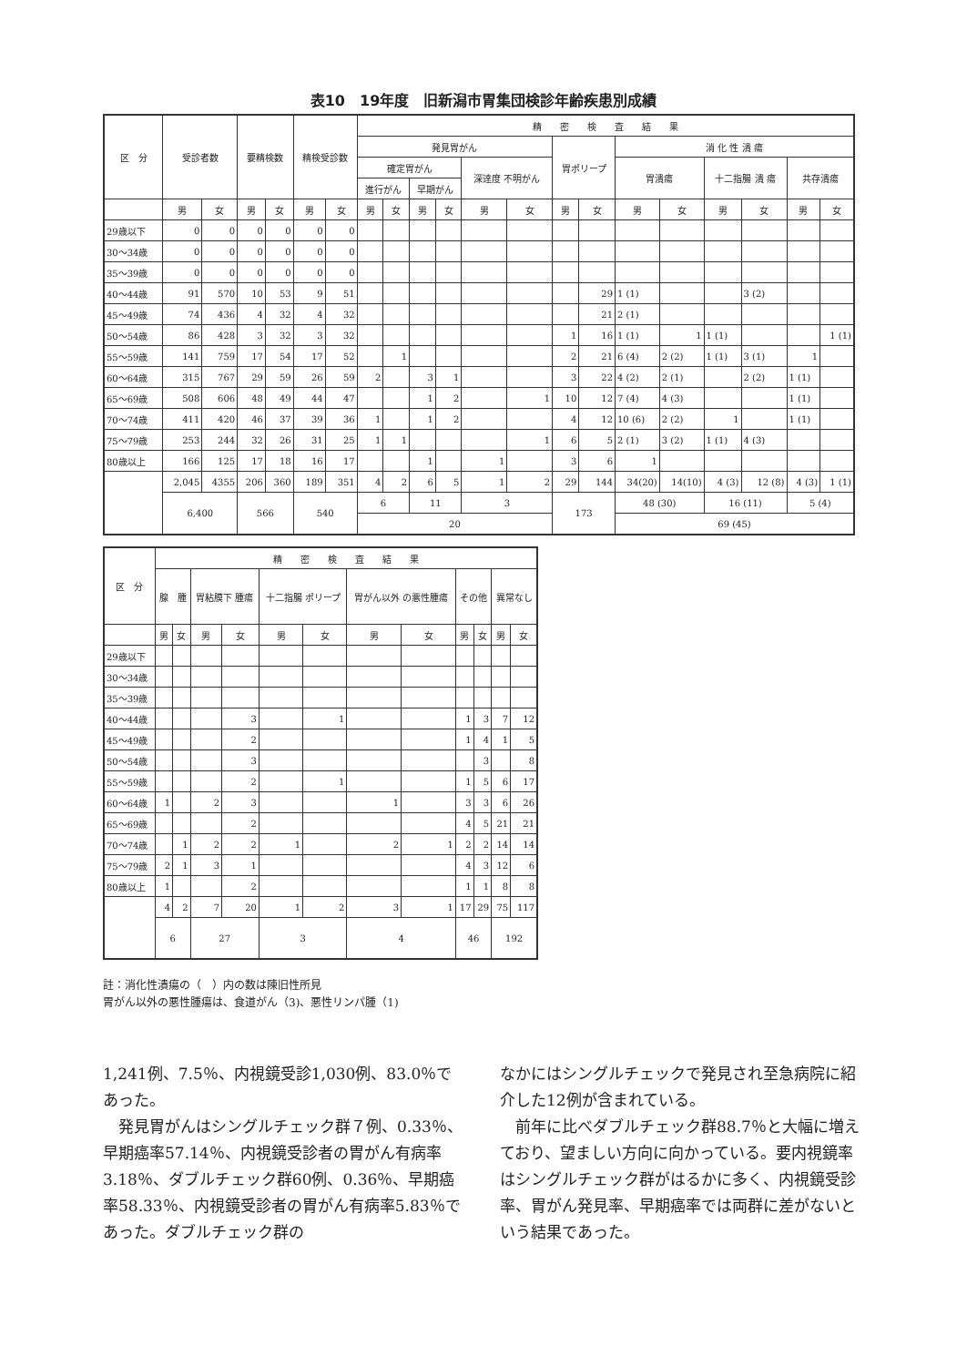表10　19年度　旧新潟市胃集団検診年齢疾患別成績
| 区 分 | 受診者数 | | 要精検数 | | 精検受診数 | | 精 密 検 査 結 果 | | | | | | | | | | | | | |
| --- | --- | --- | --- | --- | --- | --- | --- | --- | --- | --- | --- | --- | --- | --- | --- | --- | --- | --- | --- | --- |
| | | | | | | | 発見胃がん | | | | | | 胃ポリープ | | 消 化 性 潰 瘍 | | | | | |
| | | | | | | | 確定胃がん | | | | 深達度 不明がん | | | | 胃潰瘍 | | 十二指腸 潰 瘍 | | 共存潰瘍 | |
| | | | | | | | 進行がん | | 早期がん | | | | | | | | | | | |
| | 男 | 女 | 男 | 女 | 男 | 女 | 男 | 女 | 男 | 女 | 男 | 女 | 男 | 女 | 男 | 女 | 男 | 女 | 男 | 女 |
| 29歳以下 | 0 | 0 | 0 | 0 | 0 | 0 | | | | | | | | | | | | | | |
| 30～34歳 | 0 | 0 | 0 | 0 | 0 | 0 | | | | | | | | | | | | | | |
| 35～39歳 | 0 | 0 | 0 | 0 | 0 | 0 | | | | | | | | | | | | | | |
| 40～44歳 | 91 | 570 | 10 | 53 | 9 | 51 | | | | | | | | 29 | 1 (1) | | | 3 (2) | | |
| 45～49歳 | 74 | 436 | 4 | 32 | 4 | 32 | | | | | | | | 21 | 2 (1) | | | | | |
| 50～54歳 | 86 | 428 | 3 | 32 | 3 | 32 | | | | | | | 1 | 16 | 1 (1) | 1 | 1 (1) | | | 1 (1) |
| 55～59歳 | 141 | 759 | 17 | 54 | 17 | 52 | | 1 | | | | | 2 | 21 | 6 (4) | 2 (2) | 1 (1) | 3 (1) | 1 | |
| 60～64歳 | 315 | 767 | 29 | 59 | 26 | 59 | 2 | | 3 | 1 | | | 3 | 22 | 4 (2) | 2 (1) | | 2 (2) | 1 (1) | |
| 65～69歳 | 508 | 606 | 48 | 49 | 44 | 47 | | | 1 | 2 | | 1 | 10 | 12 | 7 (4) | 4 (3) | | | 1 (1) | |
| 70～74歳 | 411 | 420 | 46 | 37 | 39 | 36 | 1 | | 1 | 2 | | | 4 | 12 | 10 (6) | 2 (2) | 1 | | 1 (1) | |
| 75～79歳 | 253 | 244 | 32 | 26 | 31 | 25 | 1 | 1 | | | | 1 | 6 | 5 | 2 (1) | 3 (2) | 1 (1) | 4 (3) | | |
| 80歳以上 | 166 | 125 | 17 | 18 | 16 | 17 | | | 1 | | 1 | | 3 | 6 | 1 | | | | | |
| | 2,045 | 4355 | 206 | 360 | 189 | 351 | 4 | 2 | 6 | 5 | 1 | 2 | 29 | 144 | 34(20) | 14(10) | 4 (3) | 12 (8) | 4 (3) | 1 (1) |
| | 6,400 | | 566 | | 540 | | 6 | | 11 | | 3 | | 173 | | 48 (30) | | 16 (11) | | 5 (4) | |
| | | | | | | | 20 | | | | | | | | 69 (45) | | | | | |
| 区 分 | 精 密 検 査 結 果 | | | | | | | | | | | |
| --- | --- | --- | --- | --- | --- | --- | --- | --- | --- | --- | --- | --- |
| | 腺 腫 | | 胃粘膜下 腫瘍 | | 十二指腸 ポリープ | | 胃がん以外 の悪性腫瘍 | | その他 | | 異常なし | |
| | 男 | 女 | 男 | 女 | 男 | 女 | 男 | 女 | 男 | 女 | 男 | 女 |
| 29歳以下 | | | | | | | | | | | | |
| 30～34歳 | | | | | | | | | | | | |
| 35～39歳 | | | | | | | | | | | | |
| 40～44歳 | | | | 3 | | 1 | | | 1 | 3 | 7 | 12 |
| 45～49歳 | | | | 2 | | | | | 1 | 4 | 1 | 5 |
| 50～54歳 | | | | 3 | | | | | | 3 | | 8 |
| 55～59歳 | | | | 2 | | 1 | | | 1 | 5 | 6 | 17 |
| 60～64歳 | 1 | | 2 | 3 | | | 1 | | 3 | 3 | 6 | 26 |
| 65～69歳 | | | | 2 | | | | | 4 | 5 | 21 | 21 |
| 70～74歳 | | 1 | 2 | 2 | 1 | | 2 | 1 | 2 | 2 | 14 | 14 |
| 75～79歳 | 2 | 1 | 3 | 1 | | | | | 4 | 3 | 12 | 6 |
| 80歳以上 | 1 | | | 2 | | | | | 1 | 1 | 8 | 8 |
| | 4 | 2 | 7 | 20 | 1 | 2 | 3 | 1 | 17 | 29 | 75 | 117 |
| | 6 | | 27 | | 3 | | 4 | | 46 | | 192 | |
註：消化性潰瘍の（　）内の数は陳旧性所見
胃がん以外の悪性腫瘍は、食道がん（3)、悪性リンパ腫（1)
1,241例、7.5％、内視鏡受診1,030例、83.0％であった。
　発見胃がんはシングルチェック群７例、0.33％、早期癌率57.14％、内視鏡受診者の胃がん有病率3.18％、ダブルチェック群60例、0.36％、早期癌率58.33％、内視鏡受診者の胃がん有病率5.83％であった。ダブルチェック群の
なかにはシングルチェックで発見され至急病院に紹介した12例が含まれている。
　前年に比べダブルチェック群88.7％と大幅に増えており、望ましい方向に向かっている。要内視鏡率はシングルチェック群がはるかに多く、内視鏡受診率、胃がん発見率、早期癌率では両群に差がないという結果であった。